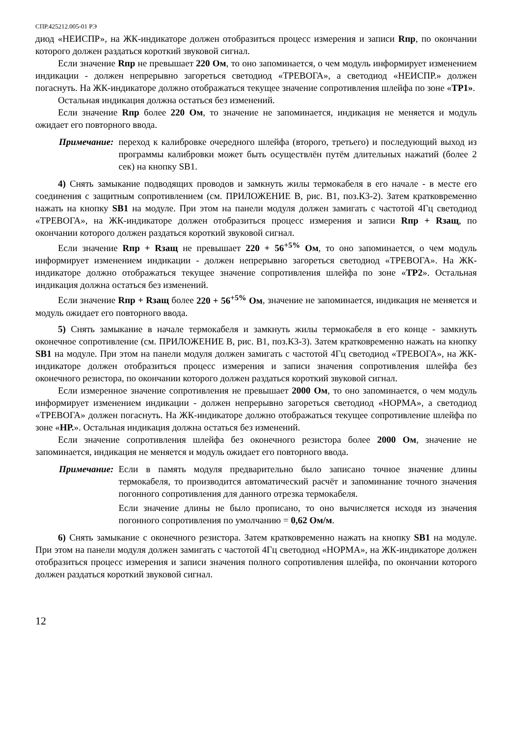СПР.425212.005-01 РЭ
диод «НЕИСПР», на ЖК-индикаторе должен отобразиться процесс измерения и записи Rпр, по окончании которого должен раздаться короткий звуковой сигнал.
Если значение Rпр не превышает 220 Ом, то оно запоминается, о чем модуль информирует изменением индикации - должен непрерывно загореться светодиод «ТРЕВОГА», а светодиод «НЕИСПР.» должен погаснуть. На ЖК-индикаторе должно отображаться текущее значение сопротивления шлейфа по зоне «ТР1».
Остальная индикация должна остаться без изменений.
Если значение Rпр более 220 Ом, то значение не запоминается, индикация не меняется и модуль ожидает его повторного ввода.
Примечание: переход к калибровке очередного шлейфа (второго, третьего) и последующий выход из программы калибровки может быть осуществлён путём длительных нажатий (более 2 сек) на кнопку SB1.
4) Снять замыкание подводящих проводов и замкнуть жилы термокабеля в его начале - в месте его соединения с защитным сопротивлением (см. ПРИЛОЖЕНИЕ В, рис. В1, поз.К3-2). Затем кратковременно нажать на кнопку SB1 на модуле. При этом на панели модуля должен замигать с частотой 4Гц светодиод «ТРЕВОГА», на ЖК-индикаторе должен отобразиться процесс измерения и записи Rпр + Rзащ, по окончании которого должен раздаться короткий звуковой сигнал.
Если значение Rпр + Rзащ не превышает 220 + 56<sup>+5%</sup> Ом, то оно запоминается, о чем модуль информирует изменением индикации - должен непрерывно загореться светодиод «ТРЕВОГА». На ЖК-индикаторе должно отображаться текущее значение сопротивления шлейфа по зоне «ТР2». Остальная индикация должна остаться без изменений.
Если значение Rпр + Rзащ более 220 + 56<sup>+5%</sup> Ом, значение не запоминается, индикация не меняется и модуль ожидает его повторного ввода.
5) Снять замыкание в начале термокабеля и замкнуть жилы термокабеля в его конце - замкнуть оконечное сопротивление (см. ПРИЛОЖЕНИЕ В, рис. В1, поз.К3-3). Затем кратковременно нажать на кнопку SB1 на модуле. При этом на панели модуля должен замигать с частотой 4Гц светодиод «ТРЕВОГА», на ЖК-индикаторе должен отобразиться процесс измерения и записи значения сопротивления шлейфа без оконечного резистора, по окончании которого должен раздаться короткий звуковой сигнал.
Если измеренное значение сопротивления не превышает 2000 Ом, то оно запоминается, о чем модуль информирует изменением индикации - должен непрерывно загореться светодиод «НОРМА», а светодиод «ТРЕВОГА» должен погаснуть. На ЖК-индикаторе должно отображаться текущее сопротивление шлейфа по зоне «НР.». Остальная индикация должна остаться без изменений.
Если значение сопротивления шлейфа без оконечного резистора более 2000 Ом, значение не запоминается, индикация не меняется и модуль ожидает его повторного ввода.
Примечание: Если в память модуля предварительно было записано точное значение длины термокабеля, то производится автоматический расчёт и запоминание точного значения погонного сопротивления для данного отрезка термокабеля.
Если значение длины не было прописано, то оно вычисляется исходя из значения погонного сопротивления по умолчанию = 0,62 Ом/м.
6) Снять замыкание с оконечного резистора. Затем кратковременно нажать на кнопку SB1 на модуле. При этом на панели модуля должен замигать с частотой 4Гц светодиод «НОРМА», на ЖК-индикаторе должен отобразиться процесс измерения и записи значения полного сопротивления шлейфа, по окончании которого должен раздаться короткий звуковой сигнал.
12